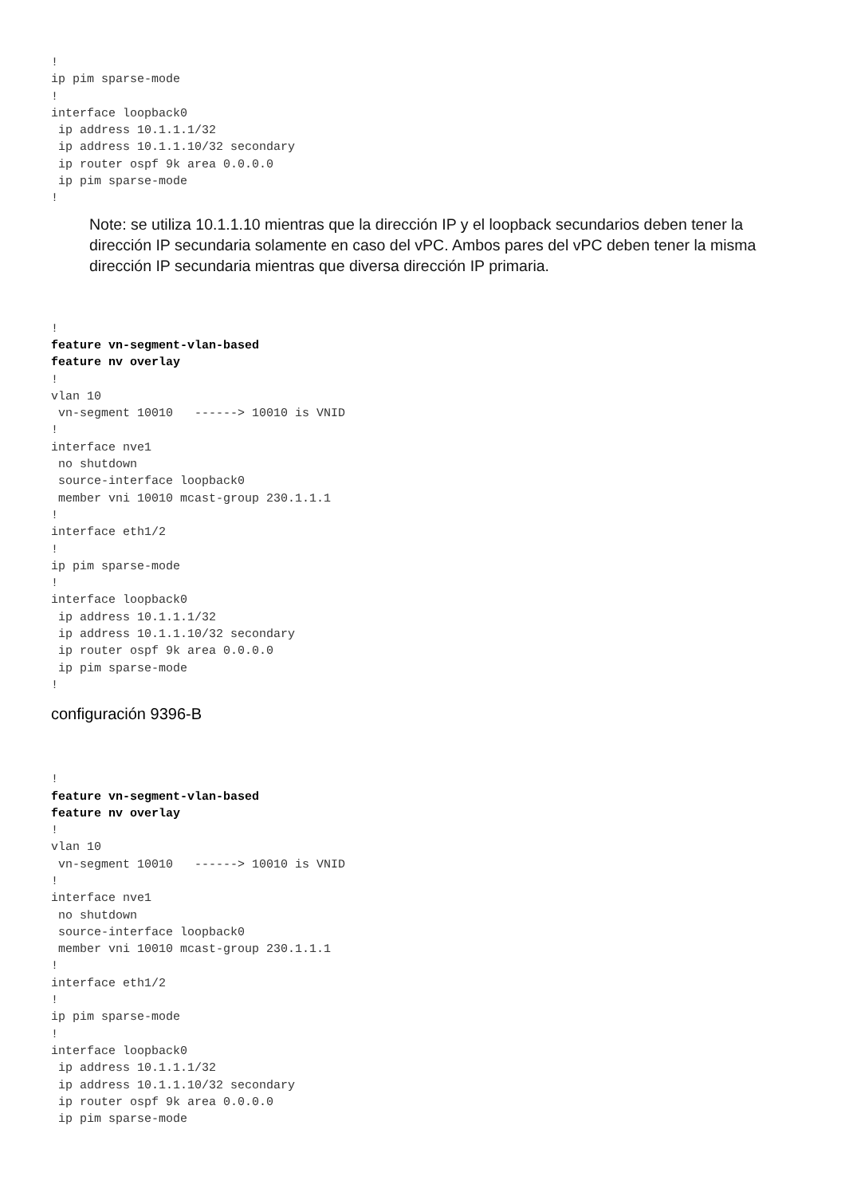!
ip pim sparse-mode
!
interface loopback0
 ip address 10.1.1.1/32
 ip address 10.1.1.10/32 secondary
 ip router ospf 9k area 0.0.0.0
 ip pim sparse-mode
!
Note: se utiliza 10.1.1.10 mientras que la dirección IP y el loopback secundarios deben tener la dirección IP secundaria solamente en caso del vPC. Ambos pares del vPC deben tener la misma dirección IP secundaria mientras que diversa dirección IP primaria.
!
feature vn-segment-vlan-based
feature nv overlay
!
vlan 10
 vn-segment 10010   ------> 10010 is VNID
!
interface nve1
 no shutdown
 source-interface loopback0
 member vni 10010 mcast-group 230.1.1.1
!
interface eth1/2
!
ip pim sparse-mode
!
interface loopback0
 ip address 10.1.1.1/32
 ip address 10.1.1.10/32 secondary
 ip router ospf 9k area 0.0.0.0
 ip pim sparse-mode
!
configuración 9396-B
!
feature vn-segment-vlan-based
feature nv overlay
!
vlan 10
 vn-segment 10010   ------> 10010 is VNID
!
interface nve1
 no shutdown
 source-interface loopback0
 member vni 10010 mcast-group 230.1.1.1
!
interface eth1/2
!
ip pim sparse-mode
!
interface loopback0
 ip address 10.1.1.1/32
 ip address 10.1.1.10/32 secondary
 ip router ospf 9k area 0.0.0.0
 ip pim sparse-mode